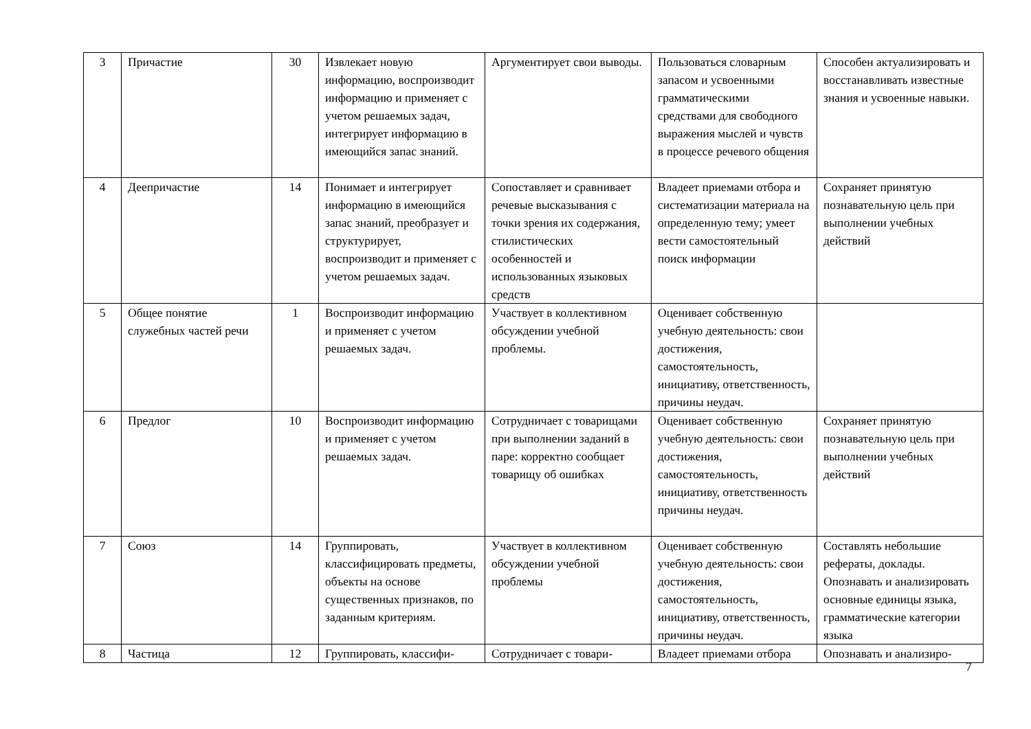| 3 | Причастие | 30 | Извлекает новую информацию, воспроизводит информацию и применяет с учетом решаемых задач, интегрирует информацию в имеющийся запас знаний. | Аргументирует свои выводы. | Пользоваться словарным запасом и усвоенными грамматическими средствами для свободного выражения мыслей и чувств в процессе речевого общения | Способен актуализировать и восстанавливать известные знания и усвоенные навыки. |
| 4 | Деепричастие | 14 | Понимает и интегрирует информацию в имеющийся запас знаний, преобразует и структурирует, воспроизводит и применяет с учетом решаемых задач. | Сопоставляет и сравнивает речевые высказывания с точки зрения их содержания, стилистических особенностей и использованных языковых средств | Владеет приемами отбора и систематизации материала на определенную тему; умеет вести самостоятельный поиск информации | Сохраняет принятую познавательную цель при выполнении учебных действий |
| 5 | Общее понятие служебных частей речи | 1 | Воспроизводит информацию и применяет с учетом решаемых задач. | Участвует в коллективном обсуждении учебной проблемы. | Оценивает собственную учебную деятельность: свои достижения, самостоятельность, инициативу, ответственность, причины неудач. | |
| 6 | Предлог | 10 | Воспроизводит информацию и применяет с учетом решаемых задач. | Сотрудничает с товарищами при выполнении заданий в паре: корректно сообщает товарищу об ошибках | Оценивает собственную учебную деятельность: свои достижения, самостоятельность, инициативу, ответственность причины неудач. | Сохраняет принятую познавательную цель при выполнении учебных действий |
| 7 | Союз | 14 | Группировать, классифицировать предметы, объекты на основе существенных признаков, по заданным критериям. | Участвует в коллективном обсуждении учебной проблемы | Оценивает собственную учебную деятельность: свои достижения, самостоятельность, инициативу, ответственность, причины неудач. | Составлять небольшие рефераты, доклады. Опознавать и анализировать основные единицы языка, грамматические категории языка |
| 8 | Частица | 12 | Группировать, классифи- | Сотрудничает с товари- | Владеет приемами отбора | Опознавать и анализиро- |
7